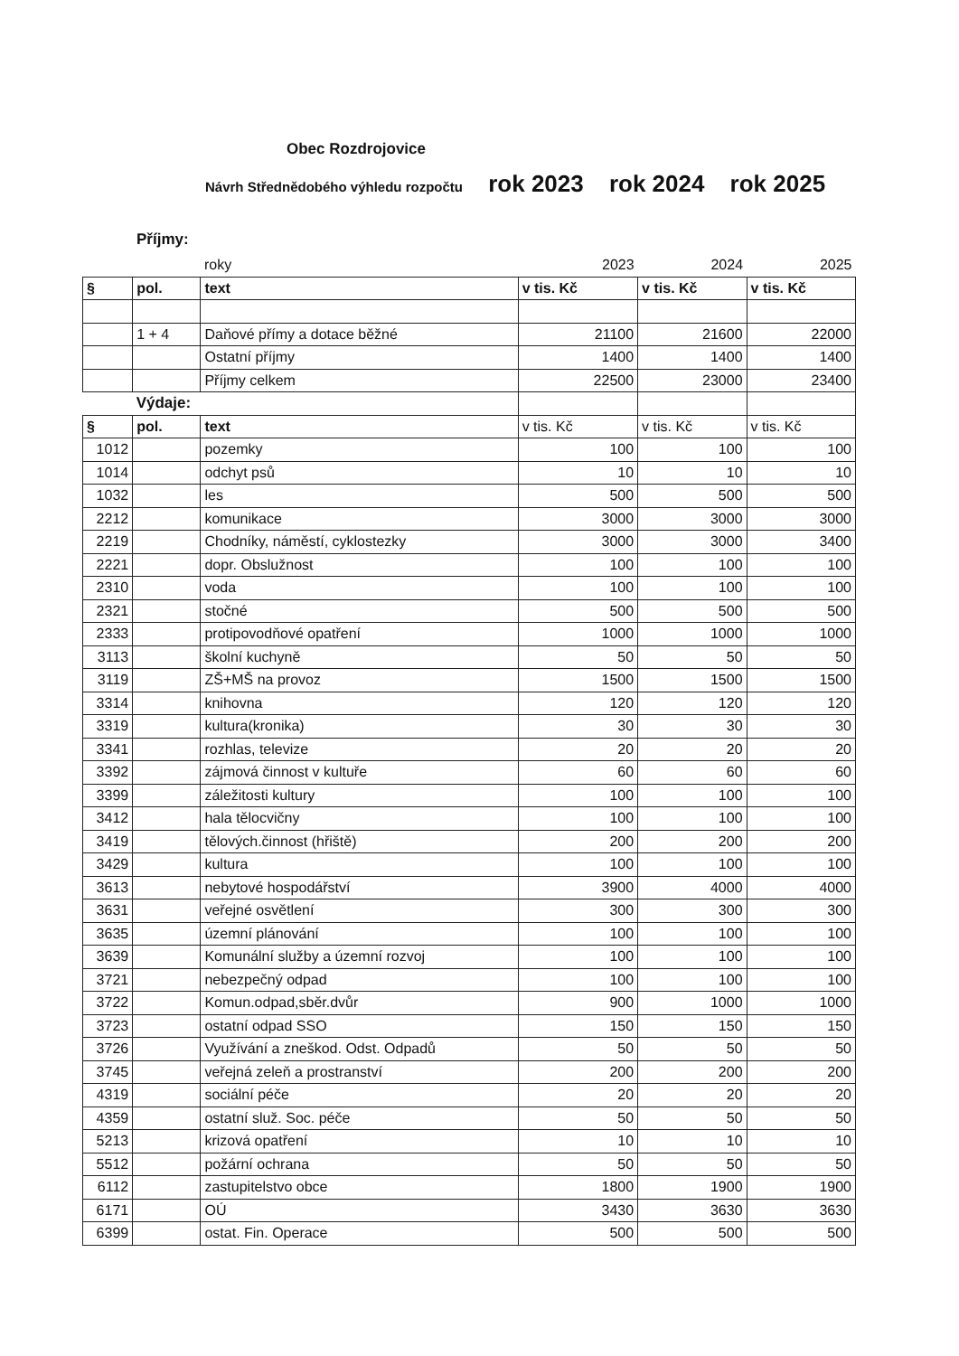Obec Rozdrojovice
Návrh Střednědobého výhledu rozpočtu rok 2023 rok 2024 rok 2025
Příjmy:
| | | roky | 2023 | 2024 | 2025 |
| § | pol. | text | v tis. Kč | v tis. Kč | v tis. Kč |
| | 1 + 4 | Daňové přímy a dotace běžné | 21100 | 21600 | 22000 |
| | | Ostatní příjmy | 1400 | 1400 | 1400 |
| | | Příjmy celkem | 22500 | 23000 | 23400 |
| | Výdaje: | | | | |
| § | pol. | text | v tis. Kč | v tis. Kč | v tis. Kč |
| 1012 | | pozemky | 100 | 100 | 100 |
| 1014 | | odchyt psů | 10 | 10 | 10 |
| 1032 | | les | 500 | 500 | 500 |
| 2212 | | komunikace | 3000 | 3000 | 3000 |
| 2219 | | Chodníky, náměstí, cyklostezky | 3000 | 3000 | 3400 |
| 2221 | | dopr. Obslužnost | 100 | 100 | 100 |
| 2310 | | voda | 100 | 100 | 100 |
| 2321 | | stočné | 500 | 500 | 500 |
| 2333 | | protipovodňové opatření | 1000 | 1000 | 1000 |
| 3113 | | školní kuchyně | 50 | 50 | 50 |
| 3119 | | ZŠ+MŠ na provoz | 1500 | 1500 | 1500 |
| 3314 | | knihovna | 120 | 120 | 120 |
| 3319 | | kultura(kronika) | 30 | 30 | 30 |
| 3341 | | rozhlas, televize | 20 | 20 | 20 |
| 3392 | | zájmová činnost v kultuře | 60 | 60 | 60 |
| 3399 | | záležitosti kultury | 100 | 100 | 100 |
| 3412 | | hala tělocvičny | 100 | 100 | 100 |
| 3419 | | tělových.činnost (hřiště) | 200 | 200 | 200 |
| 3429 | | kultura | 100 | 100 | 100 |
| 3613 | | nebytové hospodářství | 3900 | 4000 | 4000 |
| 3631 | | veřejné osvětlení | 300 | 300 | 300 |
| 3635 | | územní plánování | 100 | 100 | 100 |
| 3639 | | Komunální služby a územní rozvoj | 100 | 100 | 100 |
| 3721 | | nebezpečný odpad | 100 | 100 | 100 |
| 3722 | | Komun.odpad,sběr.dvůr | 900 | 1000 | 1000 |
| 3723 | | ostatní odpad SSO | 150 | 150 | 150 |
| 3726 | | Využívání a zneškod. Odst. Odpadů | 50 | 50 | 50 |
| 3745 | | veřejná zeleň a prostranství | 200 | 200 | 200 |
| 4319 | | sociální péče | 20 | 20 | 20 |
| 4359 | | ostatní služ. Soc. péče | 50 | 50 | 50 |
| 5213 | | krizová opatření | 10 | 10 | 10 |
| 5512 | | požární ochrana | 50 | 50 | 50 |
| 6112 | | zastupitelstvo obce | 1800 | 1900 | 1900 |
| 6171 | | OÚ | 3430 | 3630 | 3630 |
| 6399 | | ostat. Fin. Operace | 500 | 500 | 500 |